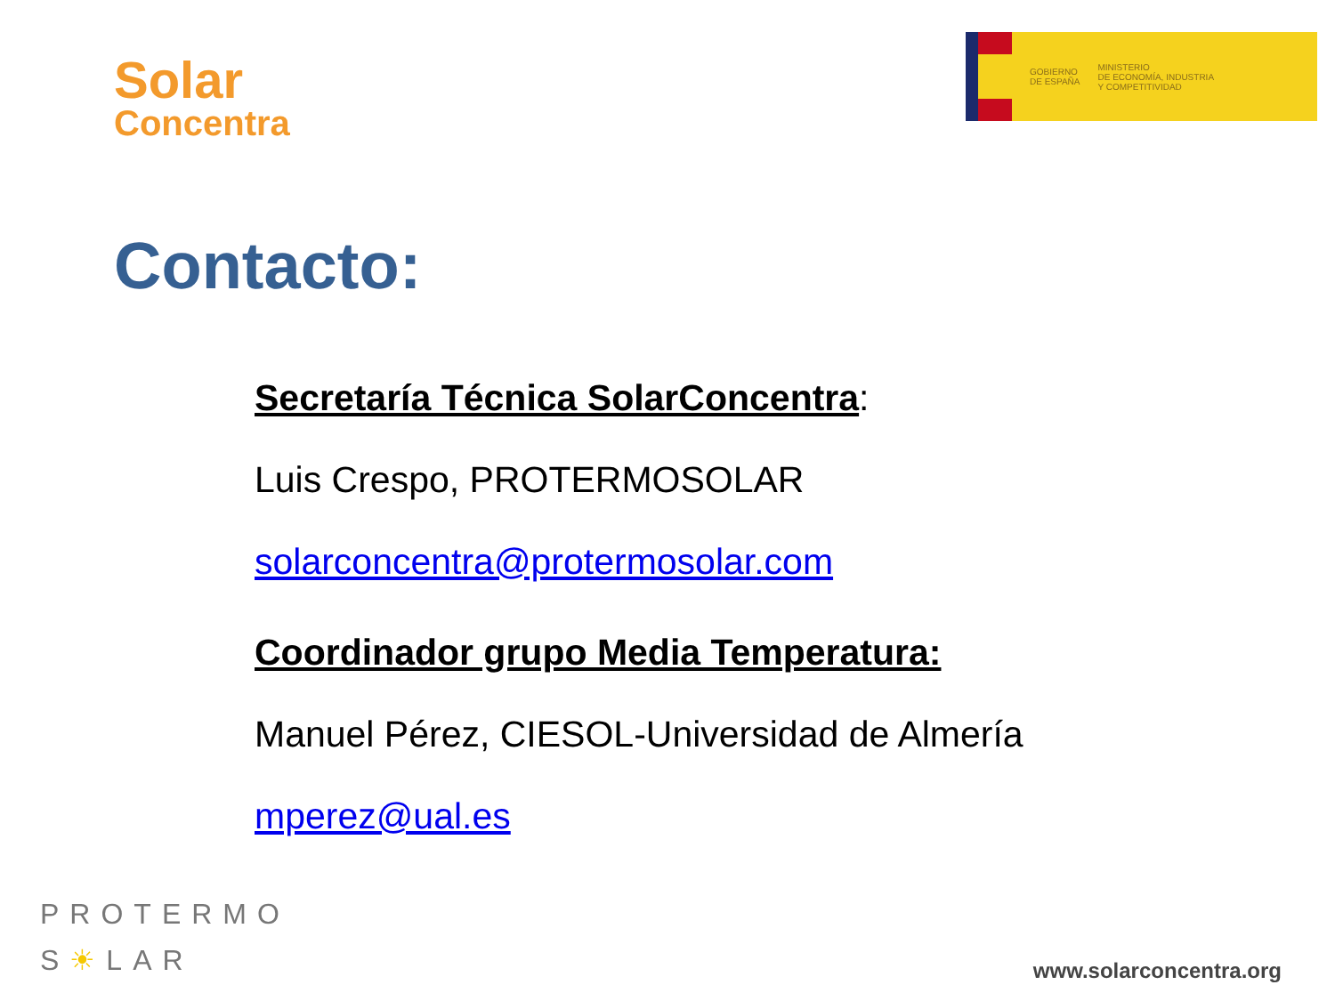Solar
Concentra
GOBIERNO
DE ESPAÑA
MINISTERIO
DE ECONOMÍA, INDUSTRIA
Y COMPETITIVIDAD
Contacto:
Secretaría Técnica SolarConcentra:
Luis Crespo, PROTERMOSOLAR
solarconcentra@protermosolar.com
Coordinador grupo Media Temperatura:
Manuel Pérez, CIESOL-Universidad de Almería
mperez@ual.es
PROTERMO
S☀LAR
www.solarconcentra.org